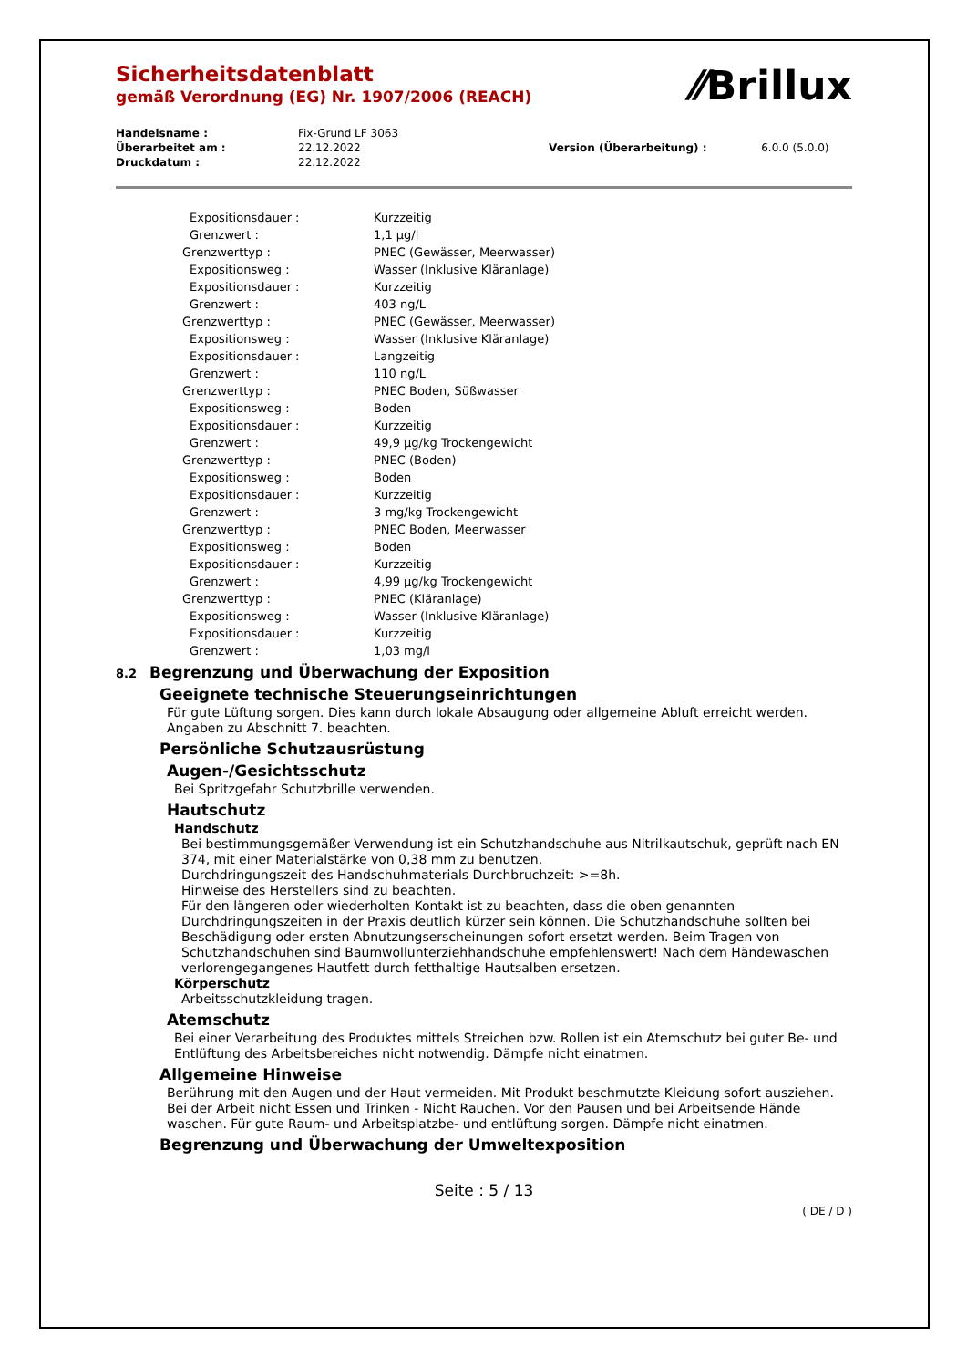⁄⁄Brillux
Sicherheitsdatenblatt
gemäß Verordnung (EG) Nr. 1907/2006 (REACH)
| Handelsname : | Fix-Grund LF 3063 | | |
| Überarbeitet am : | 22.12.2022 | Version (Überarbeitung) : | 6.0.0 (5.0.0) |
| Druckdatum : | 22.12.2022 | | |
| Expositionsdauer : | Kurzzeitig |
| Grenzwert : | 1,1 µg/l |
| Grenzwerttyp : | PNEC (Gewässer, Meerwasser) |
| Expositionsweg : | Wasser (Inklusive Kläranlage) |
| Expositionsdauer : | Kurzzeitig |
| Grenzwert : | 403 ng/L |
| Grenzwerttyp : | PNEC (Gewässer, Meerwasser) |
| Expositionsweg : | Wasser (Inklusive Kläranlage) |
| Expositionsdauer : | Langzeitig |
| Grenzwert : | 110 ng/L |
| Grenzwerttyp : | PNEC Boden, Süßwasser |
| Expositionsweg : | Boden |
| Expositionsdauer : | Kurzzeitig |
| Grenzwert : | 49,9 µg/kg Trockengewicht |
| Grenzwerttyp : | PNEC (Boden) |
| Expositionsweg : | Boden |
| Expositionsdauer : | Kurzzeitig |
| Grenzwert : | 3 mg/kg Trockengewicht |
| Grenzwerttyp : | PNEC Boden, Meerwasser |
| Expositionsweg : | Boden |
| Expositionsdauer : | Kurzzeitig |
| Grenzwert : | 4,99 µg/kg Trockengewicht |
| Grenzwerttyp : | PNEC (Kläranlage) |
| Expositionsweg : | Wasser (Inklusive Kläranlage) |
| Expositionsdauer : | Kurzzeitig |
| Grenzwert : | 1,03 mg/l |
8.2 Begrenzung und Überwachung der Exposition
Geeignete technische Steuerungseinrichtungen
Für gute Lüftung sorgen. Dies kann durch lokale Absaugung oder allgemeine Abluft erreicht werden.
Angaben zu Abschnitt 7. beachten.
Persönliche Schutzausrüstung
Augen-/Gesichtsschutz
Bei Spritzgefahr Schutzbrille verwenden.
Hautschutz
Handschutz
Bei bestimmungsgemäßer Verwendung ist ein Schutzhandschuhe aus Nitrilkautschuk, geprüft nach EN 374, mit einer Materialstärke von 0,38 mm zu benutzen.
Durchdringungszeit des Handschuhmaterials Durchbruchzeit: >=8h.
Hinweise des Herstellers sind zu beachten.
Für den längeren oder wiederholten Kontakt ist zu beachten, dass die oben genannten Durchdringungszeiten in der Praxis deutlich kürzer sein können. Die Schutzhandschuhe sollten bei Beschädigung oder ersten Abnutzungserscheinungen sofort ersetzt werden. Beim Tragen von Schutzhandschuhen sind Baumwollunterziehhandschuhe empfehlenswert! Nach dem Händewaschen verlorengegangenes Hautfett durch fetthaltige Hautsalben ersetzen.
Körperschutz
Arbeitsschutzkleidung tragen.
Atemschutz
Bei einer Verarbeitung des Produktes mittels Streichen bzw. Rollen ist ein Atemschutz bei guter Be- und Entlüftung des Arbeitsbereiches nicht notwendig. Dämpfe nicht einatmen.
Allgemeine Hinweise
Berührung mit den Augen und der Haut vermeiden. Mit Produkt beschmutzte Kleidung sofort ausziehen. Bei der Arbeit nicht Essen und Trinken - Nicht Rauchen. Vor den Pausen und bei Arbeitsende Hände waschen. Für gute Raum- und Arbeitsplatzbe- und entlüftung sorgen. Dämpfe nicht einatmen.
Begrenzung und Überwachung der Umweltexposition
Seite : 5 / 13
( DE / D )